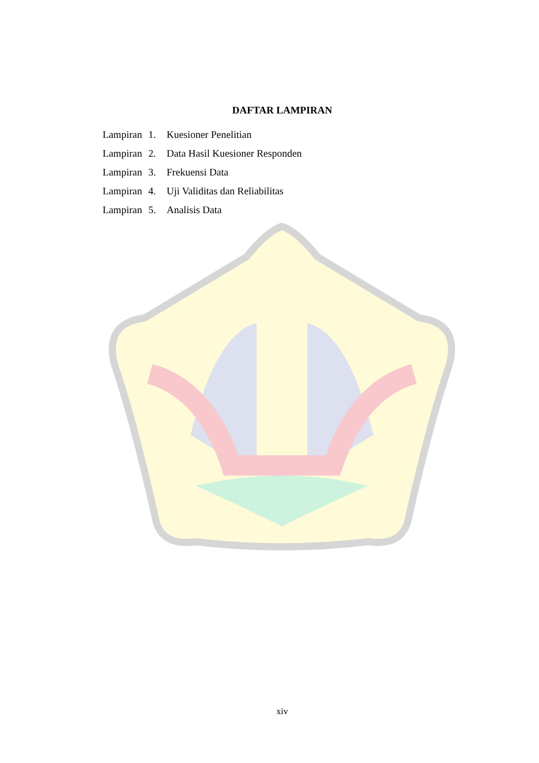DAFTAR LAMPIRAN
Lampiran 1. Kuesioner Penelitian
Lampiran 2. Data Hasil Kuesioner Responden
Lampiran 3. Frekuensi Data
Lampiran 4. Uji Validitas dan Reliabilitas
Lampiran 5. Analisis Data
xiv